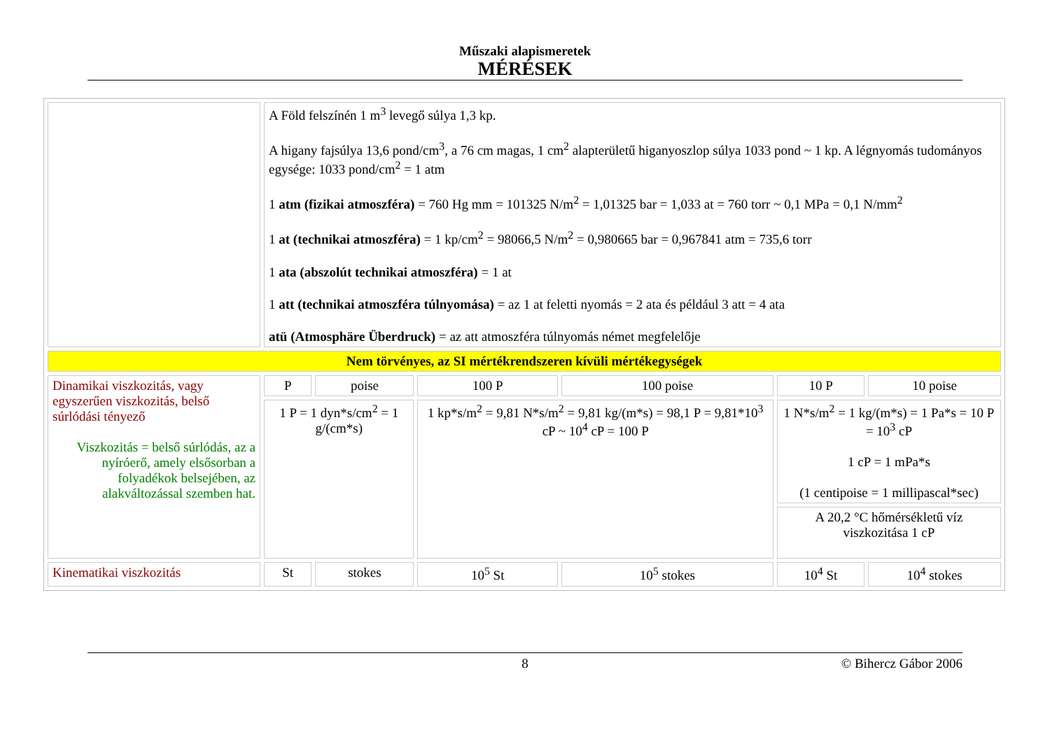Műszaki alapismeretek
MÉRÉSEK
| | A Föld felszínén 1 m<sup>3</sup> levegő súlya 1,3 kp. A higany fajsúlya 13,6 pond/cm<sup>3</sup>, a 76 cm magas, 1 cm<sup>2</sup> alapterületű higanyoszlop súlya 1033 pond ~ 1 kp. A légnyomás tudományos egysége: 1033 pond/cm<sup>2</sup> = 1 atm 1 atm (fizikai atmoszféra) = 760 Hg mm = 101325 N/m<sup>2</sup> = 1,01325 bar = 1,033 at = 760 torr ~ 0,1 MPa = 0,1 N/mm<sup>2</sup> 1 at (technikai atmoszféra) = 1 kp/cm<sup>2</sup> = 98066,5 N/m<sup>2</sup> = 0,980665 bar = 0,967841 atm = 735,6 torr 1 ata (abszolút technikai atmoszféra) = 1 at 1 att (technikai atmoszféra túlnyomása) = az 1 at feletti nyomás = 2 ata és például 3 att = 4 ata atü (Atmosphäre Überdruck) = az att atmoszféra túlnyomás német megfelelője | | | | | |
| Nem törvényes, az SI mértékrendszeren kívüli mértékegységek | | | | | | |
| Dinamikai viszkozitás, vagy egyszerűen viszkozitás, belső súrlódási tényező Viszkozitás = belső súrlódás, az a nyíróerő, amely elsősorban a folyadékok belsejében, az alakváltozással szemben hat. | P | poise | 100 P | 100 poise | 10 P | 10 poise |
| | 1 P = 1 dyn*s/cm<sup>2</sup> = 1 g/(cm*s) | | 1 kp*s/m<sup>2</sup> = 9,81 N*s/m<sup>2</sup> = 9,81 kg/(m*s) = 98,1 P = 9,81*10<sup>3</sup> cP ~ 10<sup>4</sup> cP = 100 P | | 1 N*s/m<sup>2</sup> = 1 kg/(m*s) = 1 Pa*s = 10 P = 10<sup>3</sup> cP 1 cP = 1 mPa*s (1 centipoise = 1 millipascal*sec) | |
| | | | | | A 20,2 °C hőmérsékletű víz viszkozitása 1 cP | |
| Kinematikai viszkozitás | St | stokes | 10<sup>5</sup> St | 10<sup>5</sup> stokes | 10<sup>4</sup> St | 10<sup>4</sup> stokes |
8 © Bihercz Gábor 2006